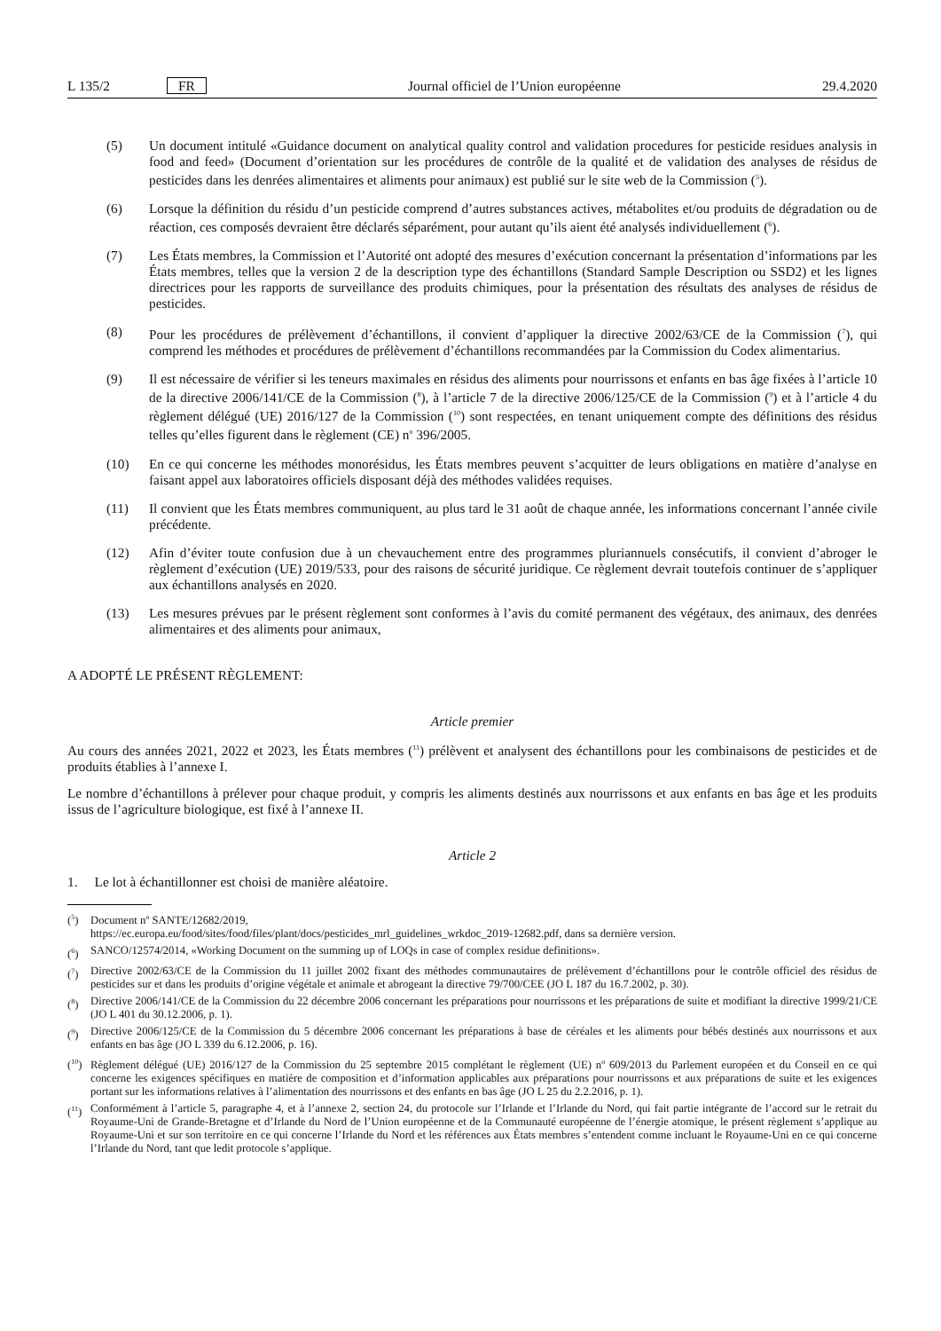L 135/2 FR Journal officiel de l’Union européenne 29.4.2020
(5) Un document intitulé «Guidance document on analytical quality control and validation procedures for pesticide residues analysis in food and feed» (Document d’orientation sur les procédures de contrôle de la qualité et de validation des analyses de résidus de pesticides dans les denrées alimentaires et aliments pour animaux) est publié sur le site web de la Commission (<sup>5</sup>).
(6) Lorsque la définition du résidu d’un pesticide comprend d’autres substances actives, métabolites et/ou produits de dégradation ou de réaction, ces composés devraient être déclarés séparément, pour autant qu’ils aient été analysés individuellement (<sup>6</sup>).
(7) Les États membres, la Commission et l’Autorité ont adopté des mesures d’exécution concernant la présentation d’informations par les États membres, telles que la version 2 de la description type des échantillons (Standard Sample Description ou SSD2) et les lignes directrices pour les rapports de surveillance des produits chimiques, pour la présentation des résultats des analyses de résidus de pesticides.
(8) Pour les procédures de prélèvement d’échantillons, il convient d’appliquer la directive 2002/63/CE de la Commission (<sup>7</sup>), qui comprend les méthodes et procédures de prélèvement d’échantillons recommandées par la Commission du Codex alimentarius.
(9) Il est nécessaire de vérifier si les teneurs maximales en résidus des aliments pour nourrissons et enfants en bas âge fixées à l’article 10 de la directive 2006/141/CE de la Commission (<sup>8</sup>), à l’article 7 de la directive 2006/125/CE de la Commission (<sup>9</sup>) et à l’article 4 du règlement délégué (UE) 2016/127 de la Commission (<sup>10</sup>) sont respectées, en tenant uniquement compte des définitions des résidus telles qu’elles figurent dans le règlement (CE) n<sup>o</sup> 396/2005.
(10) En ce qui concerne les méthodes monorésidus, les États membres peuvent s’acquitter de leurs obligations en matière d’analyse en faisant appel aux laboratoires officiels disposant déjà des méthodes validées requises.
(11) Il convient que les États membres communiquent, au plus tard le 31 août de chaque année, les informations concernant l’année civile précédente.
(12) Afin d’éviter toute confusion due à un chevauchement entre des programmes pluriannuels consécutifs, il convient d’abroger le règlement d’exécution (UE) 2019/533, pour des raisons de sécurité juridique. Ce règlement devrait toutefois continuer de s’appliquer aux échantillons analysés en 2020.
(13) Les mesures prévues par le présent règlement sont conformes à l’avis du comité permanent des végétaux, des animaux, des denrées alimentaires et des aliments pour animaux,
A ADOPTÉ LE PRÉSENT RÈGLEMENT:
Article premier
Au cours des années 2021, 2022 et 2023, les États membres (<sup>11</sup>) prélèvent et analysent des échantillons pour les combinaisons de pesticides et de produits établies à l’annexe I.
Le nombre d’échantillons à prélever pour chaque produit, y compris les aliments destinés aux nourrissons et aux enfants en bas âge et les produits issus de l’agriculture biologique, est fixé à l’annexe II.
Article 2
1. Le lot à échantillonner est choisi de manière aléatoire.
(<sup>5</sup>) Document n<sup>o</sup> SANTE/12682/2019,
https://ec.europa.eu/food/sites/food/files/plant/docs/pesticides_mrl_guidelines_wrkdoc_2019-12682.pdf, dans sa dernière version.
(<sup>6</sup>) SANCO/12574/2014, «Working Document on the summing up of LOQs in case of complex residue definitions».
(<sup>7</sup>) Directive 2002/63/CE de la Commission du 11 juillet 2002 fixant des méthodes communautaires de prélèvement d’échantillons pour le contrôle officiel des résidus de pesticides sur et dans les produits d’origine végétale et animale et abrogeant la directive 79/700/CEE (JO L 187 du 16.7.2002, p. 30).
(<sup>8</sup>) Directive 2006/141/CE de la Commission du 22 décembre 2006 concernant les préparations pour nourrissons et les préparations de suite et modifiant la directive 1999/21/CE (JO L 401 du 30.12.2006, p. 1).
(<sup>9</sup>) Directive 2006/125/CE de la Commission du 5 décembre 2006 concernant les préparations à base de céréales et les aliments pour bébés destinés aux nourrissons et aux enfants en bas âge (JO L 339 du 6.12.2006, p. 16).
(<sup>10</sup>) Règlement délégué (UE) 2016/127 de la Commission du 25 septembre 2015 complétant le règlement (UE) n<sup>o</sup> 609/2013 du Parlement européen et du Conseil en ce qui concerne les exigences spécifiques en matière de composition et d’information applicables aux préparations pour nourrissons et aux préparations de suite et les exigences portant sur les informations relatives à l’alimentation des nourrissons et des enfants en bas âge (JO L 25 du 2.2.2016, p. 1).
(<sup>11</sup>) Conformément à l’article 5, paragraphe 4, et à l’annexe 2, section 24, du protocole sur l’Irlande et l’Irlande du Nord, qui fait partie intégrante de l’accord sur le retrait du Royaume-Uni de Grande-Bretagne et d’Irlande du Nord de l’Union européenne et de la Communauté européenne de l’énergie atomique, le présent règlement s’applique au Royaume-Uni et sur son territoire en ce qui concerne l’Irlande du Nord et les références aux États membres s’entendent comme incluant le Royaume-Uni en ce qui concerne l’Irlande du Nord, tant que ledit protocole s’applique.